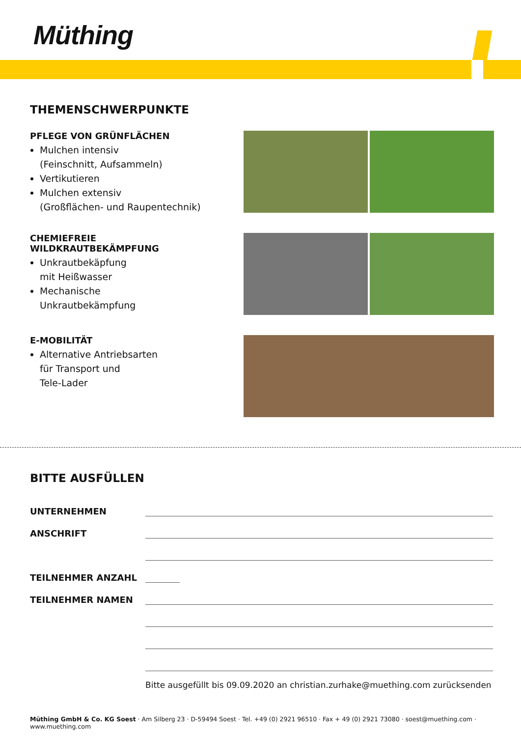Müthing
THEMENSCHWERPUNKTE
PFLEGE VON GRÜNFLÄCHEN
Mulchen intensiv
(Feinschnitt, Aufsammeln)
Vertikutieren
Mulchen extensiv
(Großflächen- und Raupentechnik)
CHEMIEFREIE
WILDKRAUTBEKÄMPFUNG
Unkrautbekäpfung
mit Heißwasser
Mechanische
Unkrautbekämpfung
E-MOBILITÄT
Alternative Antriebsarten
für Transport und
Tele-Lader
BITTE AUSFÜLLEN
UNTERNEHMEN
ANSCHRIFT
TEILNEHMER ANZAHL
TEILNEHMER NAMEN
Bitte ausgefüllt bis 09.09.2020 an christian.zurhake@muething.com zurücksenden
Müthing GmbH & Co. KG Soest · Am Silberg 23 · D-59494 Soest · Tel. +49 (0) 2921 96510 · Fax + 49 (0) 2921 73080 · soest@muething.com · www.muething.com